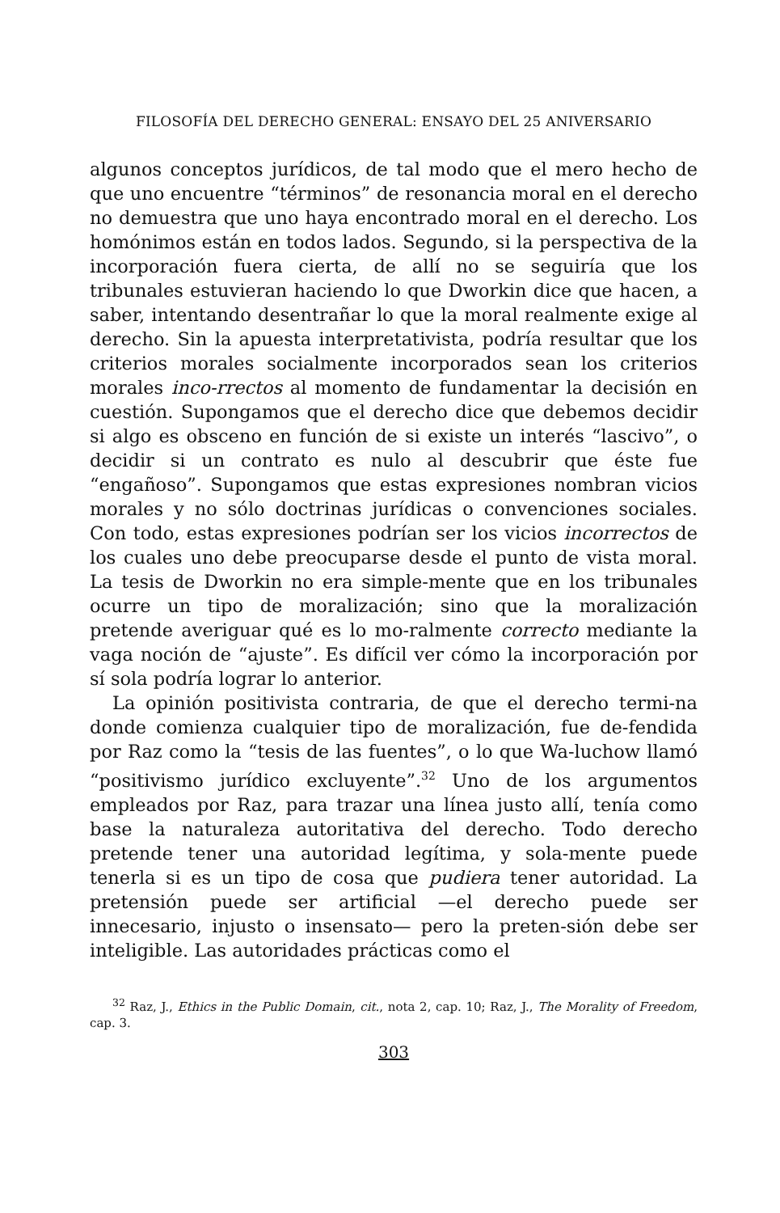FILOSOFÍA DEL DERECHO GENERAL: ENSAYO DEL 25 ANIVERSARIO
algunos conceptos jurídicos, de tal modo que el mero hecho de que uno encuentre “términos” de resonancia moral en el derecho no demuestra que uno haya encontrado moral en el derecho. Los homónimos están en todos lados. Segundo, si la perspectiva de la incorporación fuera cierta, de allí no se seguiría que los tribunales estuvieran haciendo lo que Dworkin dice que hacen, a saber, intentando desentrañar lo que la moral realmente exige al derecho. Sin la apuesta interpretativista, podría resultar que los criterios morales socialmente incorporados sean los criterios morales inco-rrectos al momento de fundamentar la decisión en cuestión. Supongamos que el derecho dice que debemos decidir si algo es obsceno en función de si existe un interés “lascivo”, o decidir si un contrato es nulo al descubrir que éste fue “engañoso”. Supongamos que estas expresiones nombran vicios morales y no sólo doctrinas jurídicas o convenciones sociales. Con todo, estas expresiones podrían ser los vicios incorrectos de los cuales uno debe preocuparse desde el punto de vista moral. La tesis de Dworkin no era simple-mente que en los tribunales ocurre un tipo de moralización; sino que la moralización pretende averiguar qué es lo mo-ralmente correcto mediante la vaga noción de “ajuste”. Es difícil ver cómo la incorporación por sí sola podría lograr lo anterior.
La opinión positivista contraria, de que el derecho termi-na donde comienza cualquier tipo de moralización, fue de-fendida por Raz como la “tesis de las fuentes”, o lo que Wa-luchow llamó “positivismo jurídico excluyente”.<sup>32</sup> Uno de los argumentos empleados por Raz, para trazar una línea justo allí, tenía como base la naturaleza autoritativa del derecho. Todo derecho pretende tener una autoridad legítima, y sola-mente puede tenerla si es un tipo de cosa que pudiera tener autoridad. La pretensión puede ser artificial —el derecho puede ser innecesario, injusto o insensato— pero la preten-sión debe ser inteligible. Las autoridades prácticas como el
<sup>32</sup> Raz, J., Ethics in the Public Domain, cit., nota 2, cap. 10; Raz, J., The Morality of Freedom, cap. 3.
303